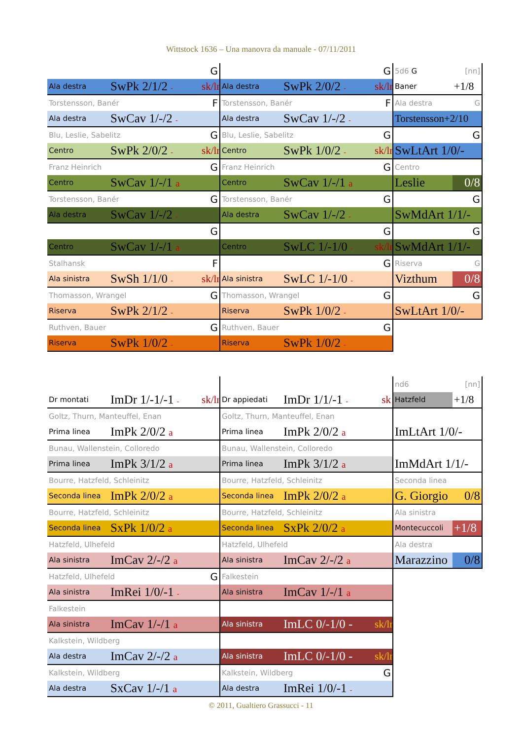Wittstock 1636 – Una manovra da manuale - 07/11/2011
| | | G |
| Ala destra | SwPk 2/1/2 - | sk/ln |
| Torstensson, Banér | | F |
| Ala destra | SwCav 1/-/2 - | |
| Blu, Leslie, Sabelitz | | G |
| Centro | SwPk 2/0/2 - | sk/ln |
| Franz Heinrich | | G |
| Centro | SwCav 1/-/1 a | |
| Torstensson, Banér | | G |
| Ala destra | SwCav 1/-/2 - | |
| | | G |
| Centro | SwCav 1/-/1 a | |
| Stalhansk | | F |
| Ala sinistra | SwSh 1/1/0 - | sk/ln |
| Thomasson, Wrangel | | G |
| Riserva | SwPk 2/1/2 - | |
| Ruthven, Bauer | | G |
| Riserva | SwPk 1/0/2 - | |
| | | G |
| Ala destra | SwPk 2/0/2 - | sk/ln |
| Torstensson, Banér | | F |
| Ala destra | SwCav 1/-/2 - | |
| Blu, Leslie, Sabelitz | | G |
| Centro | SwPk 1/0/2 - | sk/ln |
| Franz Heinrich | | G |
| Centro | SwCav 1/-/1 a | |
| Torstensson, Banér | | G |
| Ala destra | SwCav 1/-/2 - | |
| | | G |
| Centro | SwLC 1/-1/0 - | sk/ln |
| | | G |
| Ala sinistra | SwLC 1/-1/0 - | |
| Thomasson, Wrangel | | G |
| Riserva | SwPk 1/0/2 - | |
| Ruthven, Bauer | | G |
| Riserva | SwPk 1/0/2 - | |
| 5d6 G | [nn] |
| Baner | +1/8 |
| Ala destra | G |
| Torstensson+2/10 | |
| | G |
| SwLtArt 1/0/- | |
| Centro | |
| Leslie | 0/8 |
| | G |
| SwMdArt 1/1/- | |
| | G |
| SwMdArt 1/1/- | |
| Riserva | G |
| Vizthum | 0/8 |
| | G |
| SwLtArt 1/0/- | |
| Dr montati | ImDr 1/-1/-1 - | sk/ln |
| Goltz, Thurn, Manteuffel, Enan | | |
| Prima linea | ImPk 2/0/2 a | |
| Bunau, Wallenstein, Colloredo | | |
| Prima linea | ImPk 3/1/2 a | |
| Bourre, Hatzfeld, Schleinitz | | |
| Seconda linea | ImPk 2/0/2 a | |
| Bourre, Hatzfeld, Schleinitz | | |
| Seconda linea | SxPk 1/0/2 a | |
| Hatzfeld, Ulhefeld | | |
| Ala sinistra | ImCav 2/-/2 a | |
| Hatzfeld, Ulhefeld | | G |
| Ala sinistra | ImRei 1/0/-1 - | |
| Falkestein | | |
| Ala sinistra | ImCav 1/-/1 a | |
| Kalkstein, Wildberg | | |
| Ala destra | ImCav 2/-/2 a | |
| Kalkstein, Wildberg | | |
| Ala destra | SxCav 1/-/1 a | |
| Dr appiedati | ImDr 1/1/-1 - | sk |
| Goltz, Thurn, Manteuffel, Enan | | |
| Prima linea | ImPk 2/0/2 a | |
| Bunau, Wallenstein, Colloredo | | |
| Prima linea | ImPk 3/1/2 a | |
| Bourre, Hatzfeld, Schleinitz | | |
| Seconda linea | ImPk 2/0/2 a | |
| Bourre, Hatzfeld, Schleinitz | | |
| Seconda linea | SxPk 2/0/2 a | |
| Hatzfeld, Ulhefeld | | |
| Ala sinistra | ImCav 2/-/2 a | |
| Falkestein | | |
| Ala sinistra | ImCav 1/-/1 a | |
| Ala sinistra | ImLC 0/-1/0 - | sk/ln |
| Ala sinistra | ImLC 0/-1/0 - | sk/ln |
| Kalkstein, Wildberg | | G |
| Ala destra | ImRei 1/0/-1 - | |
| nd6 | [nn] |
| Hatzfeld | +1/8 |
| ImLtArt 1/0/- | |
| ImMdArt 1/1/- | |
| Seconda linea | |
| G. Giorgio | 0/8 |
| Ala sinistra | |
| Montecuccoli | +1/8 |
| Ala destra | |
| Marazzino | 0/8 |
© 2011, Gualtiero Grassucci - 11